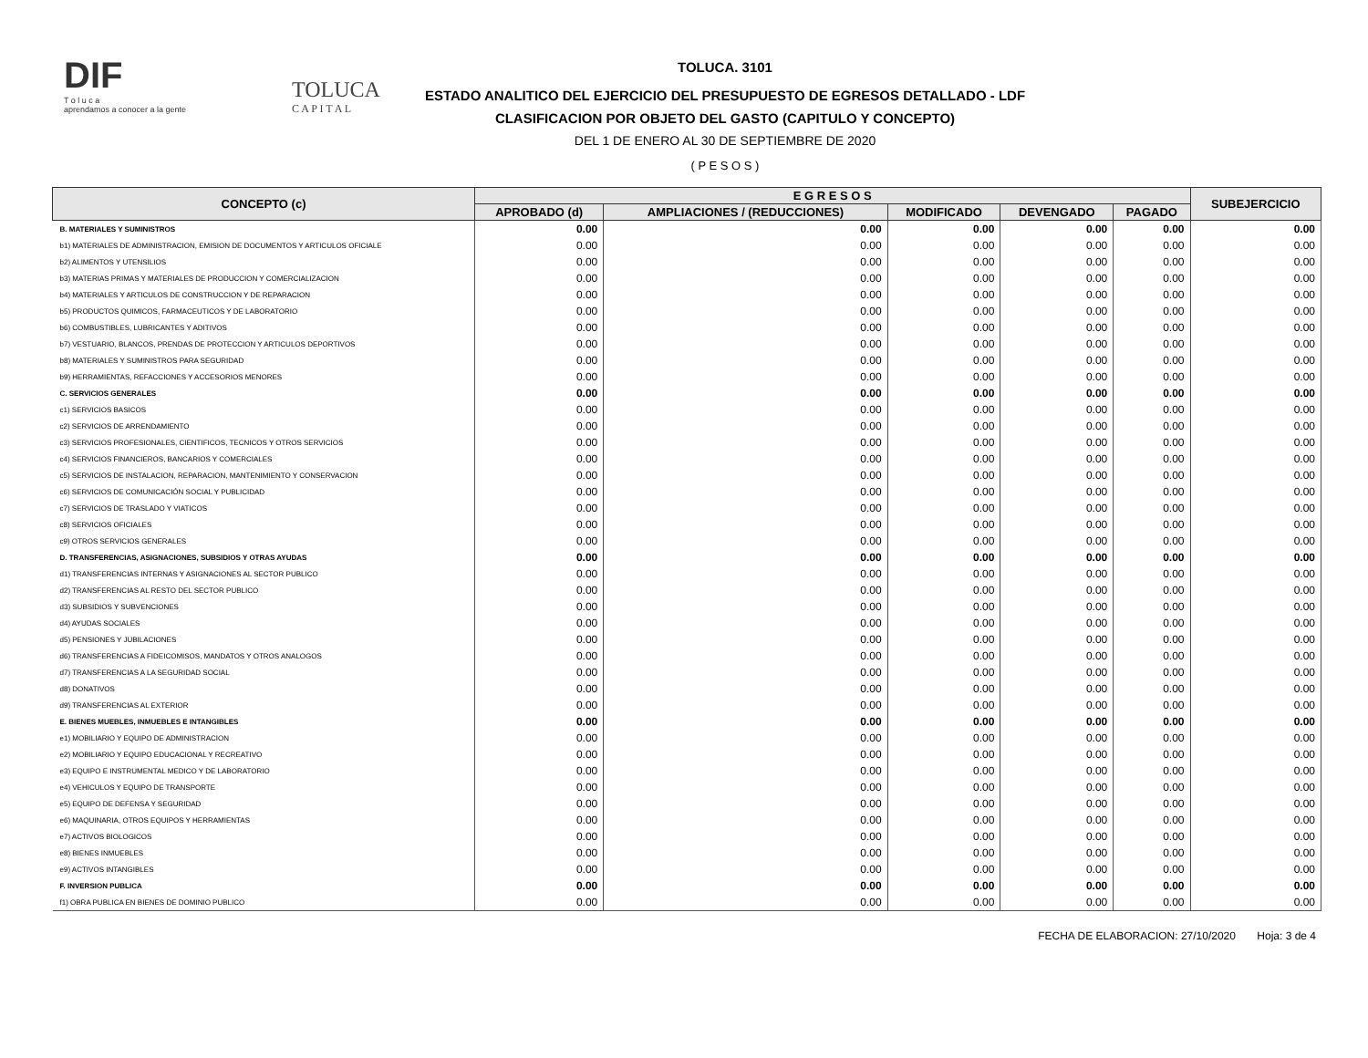DIF
T o l u c a
aprendamos a conocer a la gente
TOLUCA
C A P I T A L
TOLUCA. 3101
ESTADO ANALITICO DEL EJERCICIO DEL PRESUPUESTO DE EGRESOS DETALLADO - LDF
CLASIFICACION POR OBJETO DEL GASTO (CAPITULO Y CONCEPTO)
DEL 1 DE ENERO AL 30 DE SEPTIEMBRE DE 2020
( P E S O S )
| CONCEPTO (c) | E G R E S O S | | | | | SUBEJERCICIO |
| --- | --- | --- | --- | --- | --- | --- |
| | APROBADO (d) | AMPLIACIONES / (REDUCCIONES) | MODIFICADO | DEVENGADO | PAGADO | |
| B. MATERIALES Y SUMINISTROS | 0.00 | 0.00 | 0.00 | 0.00 | 0.00 | 0.00 |
| b1) MATERIALES DE ADMINISTRACION, EMISION DE DOCUMENTOS Y ARTICULOS OFICIALE | 0.00 | 0.00 | 0.00 | 0.00 | 0.00 | 0.00 |
| b2) ALIMENTOS Y UTENSILIOS | 0.00 | 0.00 | 0.00 | 0.00 | 0.00 | 0.00 |
| b3) MATERIAS PRIMAS Y MATERIALES DE PRODUCCION Y COMERCIALIZACION | 0.00 | 0.00 | 0.00 | 0.00 | 0.00 | 0.00 |
| b4) MATERIALES Y ARTICULOS DE CONSTRUCCION Y DE REPARACION | 0.00 | 0.00 | 0.00 | 0.00 | 0.00 | 0.00 |
| b5) PRODUCTOS QUIMICOS, FARMACEUTICOS Y DE LABORATORIO | 0.00 | 0.00 | 0.00 | 0.00 | 0.00 | 0.00 |
| b6) COMBUSTIBLES, LUBRICANTES Y ADITIVOS | 0.00 | 0.00 | 0.00 | 0.00 | 0.00 | 0.00 |
| b7) VESTUARIO, BLANCOS, PRENDAS DE PROTECCION Y ARTICULOS DEPORTIVOS | 0.00 | 0.00 | 0.00 | 0.00 | 0.00 | 0.00 |
| b8) MATERIALES Y SUMINISTROS PARA SEGURIDAD | 0.00 | 0.00 | 0.00 | 0.00 | 0.00 | 0.00 |
| b9) HERRAMIENTAS, REFACCIONES Y ACCESORIOS MENORES | 0.00 | 0.00 | 0.00 | 0.00 | 0.00 | 0.00 |
| C. SERVICIOS GENERALES | 0.00 | 0.00 | 0.00 | 0.00 | 0.00 | 0.00 |
| c1) SERVICIOS BASICOS | 0.00 | 0.00 | 0.00 | 0.00 | 0.00 | 0.00 |
| c2) SERVICIOS DE ARRENDAMIENTO | 0.00 | 0.00 | 0.00 | 0.00 | 0.00 | 0.00 |
| c3) SERVICIOS PROFESIONALES, CIENTIFICOS, TECNICOS Y OTROS SERVICIOS | 0.00 | 0.00 | 0.00 | 0.00 | 0.00 | 0.00 |
| c4) SERVICIOS FINANCIEROS, BANCARIOS Y COMERCIALES | 0.00 | 0.00 | 0.00 | 0.00 | 0.00 | 0.00 |
| c5) SERVICIOS DE INSTALACION, REPARACION, MANTENIMIENTO Y CONSERVACION | 0.00 | 0.00 | 0.00 | 0.00 | 0.00 | 0.00 |
| c6) SERVICIOS DE COMUNICACIÓN SOCIAL Y PUBLICIDAD | 0.00 | 0.00 | 0.00 | 0.00 | 0.00 | 0.00 |
| c7) SERVICIOS DE TRASLADO Y VIATICOS | 0.00 | 0.00 | 0.00 | 0.00 | 0.00 | 0.00 |
| c8) SERVICIOS OFICIALES | 0.00 | 0.00 | 0.00 | 0.00 | 0.00 | 0.00 |
| c9) OTROS SERVICIOS GENERALES | 0.00 | 0.00 | 0.00 | 0.00 | 0.00 | 0.00 |
| D. TRANSFERENCIAS, ASIGNACIONES, SUBSIDIOS Y OTRAS AYUDAS | 0.00 | 0.00 | 0.00 | 0.00 | 0.00 | 0.00 |
| d1) TRANSFERENCIAS INTERNAS Y ASIGNACIONES AL SECTOR PUBLICO | 0.00 | 0.00 | 0.00 | 0.00 | 0.00 | 0.00 |
| d2) TRANSFERENCIAS AL RESTO DEL SECTOR PUBLICO | 0.00 | 0.00 | 0.00 | 0.00 | 0.00 | 0.00 |
| d3) SUBSIDIOS Y SUBVENCIONES | 0.00 | 0.00 | 0.00 | 0.00 | 0.00 | 0.00 |
| d4) AYUDAS SOCIALES | 0.00 | 0.00 | 0.00 | 0.00 | 0.00 | 0.00 |
| d5) PENSIONES Y JUBILACIONES | 0.00 | 0.00 | 0.00 | 0.00 | 0.00 | 0.00 |
| d6) TRANSFERENCIAS A FIDEICOMISOS, MANDATOS Y OTROS ANALOGOS | 0.00 | 0.00 | 0.00 | 0.00 | 0.00 | 0.00 |
| d7) TRANSFERENCIAS A LA SEGURIDAD SOCIAL | 0.00 | 0.00 | 0.00 | 0.00 | 0.00 | 0.00 |
| d8) DONATIVOS | 0.00 | 0.00 | 0.00 | 0.00 | 0.00 | 0.00 |
| d9) TRANSFERENCIAS AL EXTERIOR | 0.00 | 0.00 | 0.00 | 0.00 | 0.00 | 0.00 |
| E. BIENES MUEBLES, INMUEBLES E INTANGIBLES | 0.00 | 0.00 | 0.00 | 0.00 | 0.00 | 0.00 |
| e1) MOBILIARIO Y EQUIPO DE ADMINISTRACION | 0.00 | 0.00 | 0.00 | 0.00 | 0.00 | 0.00 |
| e2) MOBILIARIO Y EQUIPO EDUCACIONAL Y RECREATIVO | 0.00 | 0.00 | 0.00 | 0.00 | 0.00 | 0.00 |
| e3) EQUIPO E INSTRUMENTAL MEDICO Y DE LABORATORIO | 0.00 | 0.00 | 0.00 | 0.00 | 0.00 | 0.00 |
| e4) VEHICULOS Y EQUIPO DE TRANSPORTE | 0.00 | 0.00 | 0.00 | 0.00 | 0.00 | 0.00 |
| e5) EQUIPO DE DEFENSA Y SEGURIDAD | 0.00 | 0.00 | 0.00 | 0.00 | 0.00 | 0.00 |
| e6) MAQUINARIA, OTROS EQUIPOS Y HERRAMIENTAS | 0.00 | 0.00 | 0.00 | 0.00 | 0.00 | 0.00 |
| e7) ACTIVOS BIOLOGICOS | 0.00 | 0.00 | 0.00 | 0.00 | 0.00 | 0.00 |
| e8) BIENES INMUEBLES | 0.00 | 0.00 | 0.00 | 0.00 | 0.00 | 0.00 |
| e9) ACTIVOS INTANGIBLES | 0.00 | 0.00 | 0.00 | 0.00 | 0.00 | 0.00 |
| F. INVERSION PUBLICA | 0.00 | 0.00 | 0.00 | 0.00 | 0.00 | 0.00 |
| f1) OBRA PUBLICA EN BIENES DE DOMINIO PUBLICO | 0.00 | 0.00 | 0.00 | 0.00 | 0.00 | 0.00 |
FECHA DE ELABORACION: 27/10/2020 Hoja: 3 de 4